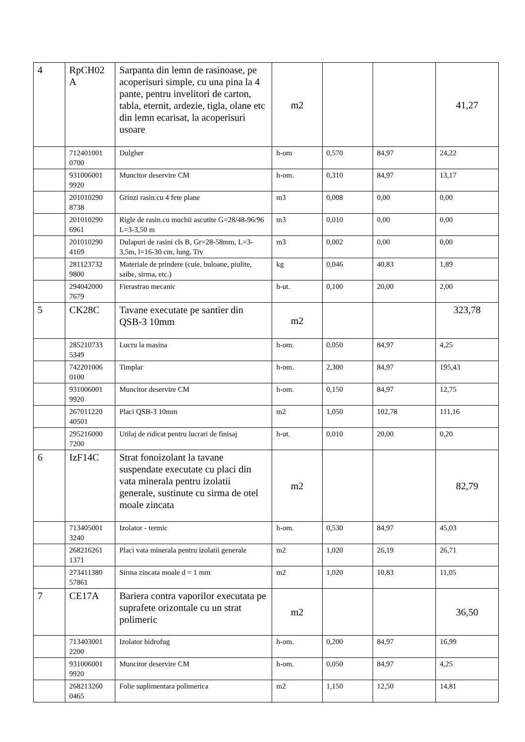| 4 | RpCH02 A | Sarpanta din lemn de rasinoase, pe acoperisuri simple, cu una pina la 4 pante, pentru invelitori de carton, tabla, eternit, ardezie, tigla, olane etc din lemn ecarisat, la acoperisuri usoare | m2 | | | 41,27 |
| | 712401001 0700 | Dulgher | h-om | 0,570 | 84,97 | 24,22 |
| | 931006001 9920 | Muncitor deservire CM | h-om. | 0,310 | 84,97 | 13,17 |
| | 201010290 8738 | Grinzi rasin.cu 4 fete plane | m3 | 0,008 | 0,00 | 0,00 |
| | 201010290 6961 | Rigle de rasin.cu muchii ascutite G=28/48-96/96 L=3-3,50 m | m3 | 0,010 | 0,00 | 0,00 |
| | 201010290 4169 | Dulapuri de rasini cls B, Gr=28-58mm, L=3- 3,5m, l=16-30 cm, lung. Tiv | m3 | 0,002 | 0,00 | 0,00 |
| | 281123732 9800 | Materiale de prindere (cuie, buloane, piulite, saibe, sirma, etc.) | kg | 0,046 | 40,83 | 1,89 |
| | 294042000 7679 | Fierastrau mecanic | h-ut. | 0,100 | 20,00 | 2,00 |
| 5 | CK28C | Tavane executate pe santier din QSB-3 10mm | m2 | | | 323,78 |
| | 285210733 5349 | Lucru la masina | h-om. | 0,050 | 84,97 | 4,25 |
| | 742201006 0100 | Timplar | h-om. | 2,300 | 84,97 | 195,43 |
| | 931006001 9920 | Muncitor deservire CM | h-om. | 0,150 | 84,97 | 12,75 |
| | 267011220 40501 | Placi QSB-3 10mm | m2 | 1,050 | 102,78 | 111,16 |
| | 295216000 7200 | Utilaj de ridicat pentru lucrari de finisaj | h-ut. | 0,010 | 20,00 | 0,20 |
| 6 | IzF14C | Strat fonoizolant la tavane suspendate executate cu placi din vata minerala pentru izolatii generale, sustinute cu sirma de otel moale zincata | m2 | | | 82,79 |
| | 713405001 3240 | Izolator - termic | h-om. | 0,530 | 84,97 | 45,03 |
| | 268216261 1371 | Placi vata minerala pentru izolatii generale | m2 | 1,020 | 26,19 | 26,71 |
| | 273411380 57861 | Sirma zincata moale d = 1 mm | m2 | 1,020 | 10,83 | 11,05 |
| 7 | CE17A | Bariera contra vaporilor executata pe suprafete orizontale cu un strat polimeric | m2 | | | 36,50 |
| | 713403001 2200 | Izolator hidrofug | h-om. | 0,200 | 84,97 | 16,99 |
| | 931006001 9920 | Muncitor deservire CM | h-om. | 0,050 | 84,97 | 4,25 |
| | 268213260 0465 | Folie suplimentara polimerica | m2 | 1,150 | 12,50 | 14,81 |